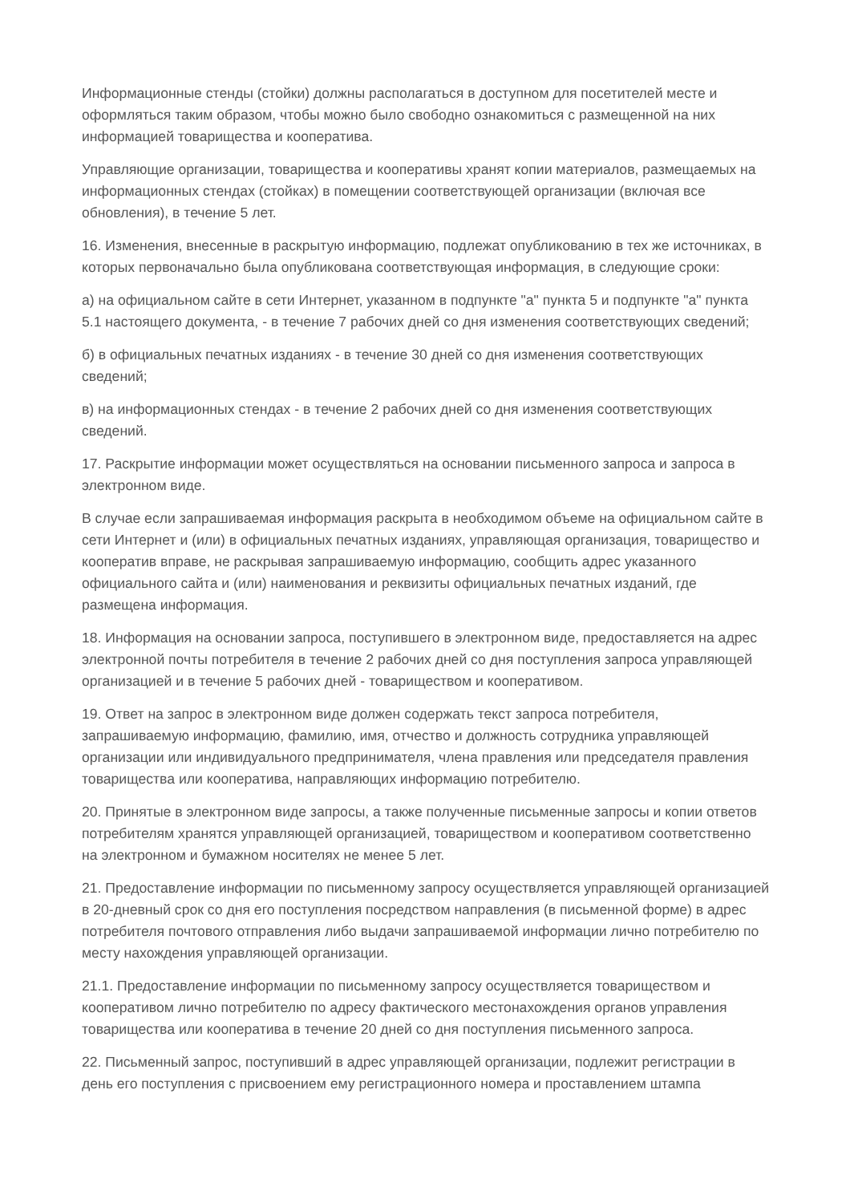Информационные стенды (стойки) должны располагаться в доступном для посетителей месте и оформляться таким образом, чтобы можно было свободно ознакомиться с размещенной на них информацией товарищества и кооператива.
Управляющие организации, товарищества и кооперативы хранят копии материалов, размещаемых на информационных стендах (стойках) в помещении соответствующей организации (включая все обновления), в течение 5 лет.
16. Изменения, внесенные в раскрытую информацию, подлежат опубликованию в тех же источниках, в которых первоначально была опубликована соответствующая информация, в следующие сроки:
а) на официальном сайте в сети Интернет, указанном в подпункте "а" пункта 5 и подпункте "а" пункта 5.1 настоящего документа, - в течение 7 рабочих дней со дня изменения соответствующих сведений;
б) в официальных печатных изданиях - в течение 30 дней со дня изменения соответствующих сведений;
в) на информационных стендах - в течение 2 рабочих дней со дня изменения соответствующих сведений.
17. Раскрытие информации может осуществляться на основании письменного запроса и запроса в электронном виде.
В случае если запрашиваемая информация раскрыта в необходимом объеме на официальном сайте в сети Интернет и (или) в официальных печатных изданиях, управляющая организация, товарищество и кооператив вправе, не раскрывая запрашиваемую информацию, сообщить адрес указанного официального сайта и (или) наименования и реквизиты официальных печатных изданий, где размещена информация.
18. Информация на основании запроса, поступившего в электронном виде, предоставляется на адрес электронной почты потребителя в течение 2 рабочих дней со дня поступления запроса управляющей организацией и в течение 5 рабочих дней - товариществом и кооперативом.
19. Ответ на запрос в электронном виде должен содержать текст запроса потребителя, запрашиваемую информацию, фамилию, имя, отчество и должность сотрудника управляющей организации или индивидуального предпринимателя, члена правления или председателя правления товарищества или кооператива, направляющих информацию потребителю.
20. Принятые в электронном виде запросы, а также полученные письменные запросы и копии ответов потребителям хранятся управляющей организацией, товариществом и кооперативом соответственно на электронном и бумажном носителях не менее 5 лет.
21. Предоставление информации по письменному запросу осуществляется управляющей организацией в 20-дневный срок со дня его поступления посредством направления (в письменной форме) в адрес потребителя почтового отправления либо выдачи запрашиваемой информации лично потребителю по месту нахождения управляющей организации.
21.1. Предоставление информации по письменному запросу осуществляется товариществом и кооперативом лично потребителю по адресу фактического местонахождения органов управления товарищества или кооператива в течение 20 дней со дня поступления письменного запроса.
22. Письменный запрос, поступивший в адрес управляющей организации, подлежит регистрации в день его поступления с присвоением ему регистрационного номера и проставлением штампа